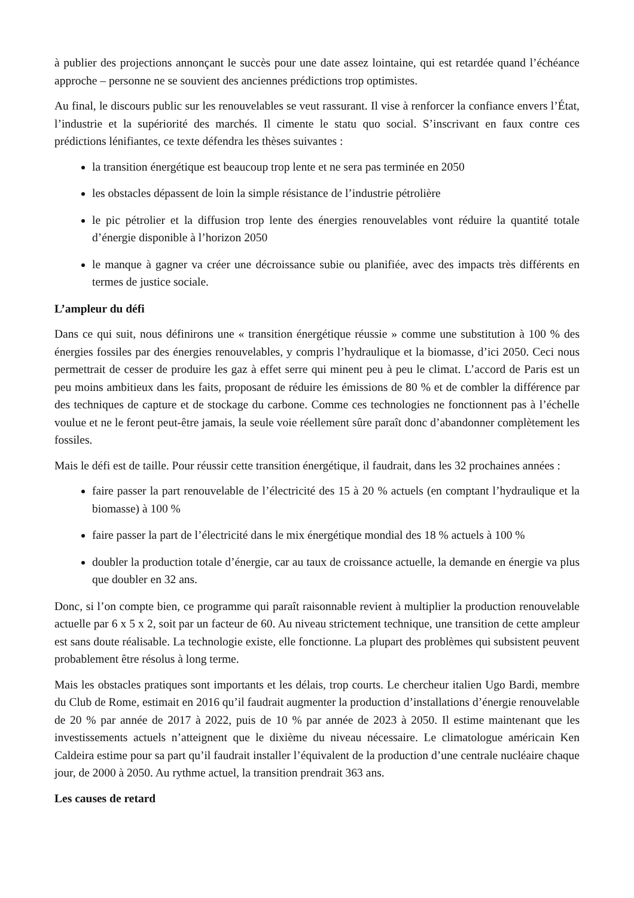à publier des projections annonçant le succès pour une date assez lointaine, qui est retardée quand l’échéance approche – personne ne se souvient des anciennes prédictions trop optimistes.
Au final, le discours public sur les renouvelables se veut rassurant. Il vise à renforcer la confiance envers l’État, l’industrie et la supériorité des marchés. Il cimente le statu quo social. S’inscrivant en faux contre ces prédictions lénifiantes, ce texte défendra les thèses suivantes :
la transition énergétique est beaucoup trop lente et ne sera pas terminée en 2050
les obstacles dépassent de loin la simple résistance de l’industrie pétrolière
le pic pétrolier et la diffusion trop lente des énergies renouvelables vont réduire la quantité totale d’énergie disponible à l’horizon 2050
le manque à gagner va créer une décroissance subie ou planifiée, avec des impacts très différents en termes de justice sociale.
L’ampleur du défi
Dans ce qui suit, nous définirons une « transition énergétique réussie » comme une substitution à 100 % des énergies fossiles par des énergies renouvelables, y compris l’hydraulique et la biomasse, d’ici 2050. Ceci nous permettrait de cesser de produire les gaz à effet serre qui minent peu à peu le climat. L’accord de Paris est un peu moins ambitieux dans les faits, proposant de réduire les émissions de 80 % et de combler la différence par des techniques de capture et de stockage du carbone. Comme ces technologies ne fonctionnent pas à l’échelle voulue et ne le feront peut-être jamais, la seule voie réellement sûre paraît donc d’abandonner complètement les fossiles.
Mais le défi est de taille. Pour réussir cette transition énergétique, il faudrait, dans les 32 prochaines années :
faire passer la part renouvelable de l’électricité des 15 à 20 % actuels (en comptant l’hydraulique et la biomasse) à 100 %
faire passer la part de l’électricité dans le mix énergétique mondial des 18 % actuels à 100 %
doubler la production totale d’énergie, car au taux de croissance actuelle, la demande en énergie va plus que doubler en 32 ans.
Donc, si l’on compte bien, ce programme qui paraît raisonnable revient à multiplier la production renouvelable actuelle par 6 x 5 x 2, soit par un facteur de 60. Au niveau strictement technique, une transition de cette ampleur est sans doute réalisable. La technologie existe, elle fonctionne. La plupart des problèmes qui subsistent peuvent probablement être résolus à long terme.
Mais les obstacles pratiques sont importants et les délais, trop courts. Le chercheur italien Ugo Bardi, membre du Club de Rome, estimait en 2016 qu’il faudrait augmenter la production d’installations d’énergie renouvelable de 20 % par année de 2017 à 2022, puis de 10 % par année de 2023 à 2050. Il estime maintenant que les investissements actuels n’atteignent que le dixième du niveau nécessaire. Le climatologue américain Ken Caldeira estime pour sa part qu’il faudrait installer l’équivalent de la production d’une centrale nucléaire chaque jour, de 2000 à 2050. Au rythme actuel, la transition prendrait 363 ans.
Les causes de retard